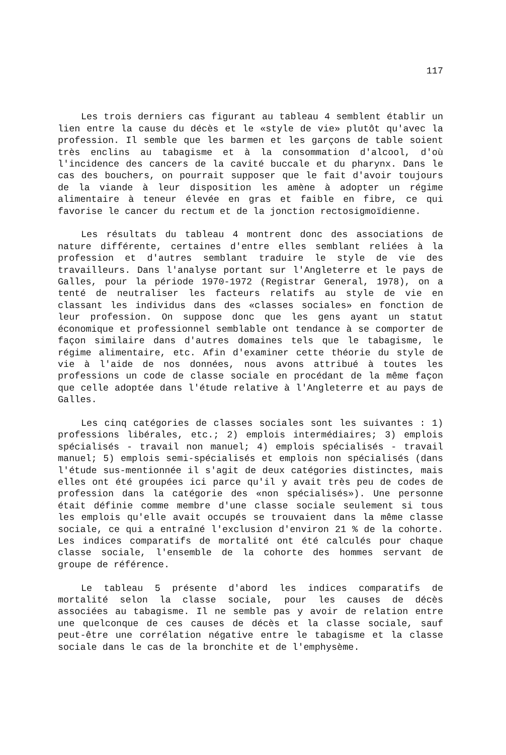117
Les trois derniers cas figurant au tableau 4 semblent établir un lien entre la cause du décès et le «style de vie» plutôt qu'avec la profession. Il semble que les barmen et les garçons de table soient très enclins au tabagisme et à la consommation d'alcool, d'où l'incidence des cancers de la cavité buccale et du pharynx. Dans le cas des bouchers, on pourrait supposer que le fait d'avoir toujours de la viande à leur disposition les amène à adopter un régime alimentaire à teneur élevée en gras et faible en fibre, ce qui favorise le cancer du rectum et de la jonction rectosigmoïdienne.
Les résultats du tableau 4 montrent donc des associations de nature différente, certaines d'entre elles semblant reliées à la profession et d'autres semblant traduire le style de vie des travailleurs. Dans l'analyse portant sur l'Angleterre et le pays de Galles, pour la période 1970-1972 (Registrar General, 1978), on a tenté de neutraliser les facteurs relatifs au style de vie en classant les individus dans des «classes sociales» en fonction de leur profession. On suppose donc que les gens ayant un statut économique et professionnel semblable ont tendance à se comporter de façon similaire dans d'autres domaines tels que le tabagisme, le régime alimentaire, etc. Afin d'examiner cette théorie du style de vie à l'aide de nos données, nous avons attribué à toutes les professions un code de classe sociale en procédant de la même façon que celle adoptée dans l'étude relative à l'Angleterre et au pays de Galles.
Les cinq catégories de classes sociales sont les suivantes : 1) professions libérales, etc.; 2) emplois intermédiaires; 3) emplois spécialisés - travail non manuel; 4) emplois spécialisés - travail manuel; 5) emplois semi-spécialisés et emplois non spécialisés (dans l'étude sus-mentionnée il s'agit de deux catégories distinctes, mais elles ont été groupées ici parce qu'il y avait très peu de codes de profession dans la catégorie des «non spécialisés»). Une personne était définie comme membre d'une classe sociale seulement si tous les emplois qu'elle avait occupés se trouvaient dans la même classe sociale, ce qui a entraîné l'exclusion d'environ 21 % de la cohorte. Les indices comparatifs de mortalité ont été calculés pour chaque classe sociale, l'ensemble de la cohorte des hommes servant de groupe de référence.
Le tableau 5 présente d'abord les indices comparatifs de mortalité selon la classe sociale, pour les causes de décès associées au tabagisme. Il ne semble pas y avoir de relation entre une quelconque de ces causes de décès et la classe sociale, sauf peut-être une corrélation négative entre le tabagisme et la classe sociale dans le cas de la bronchite et de l'emphysème.